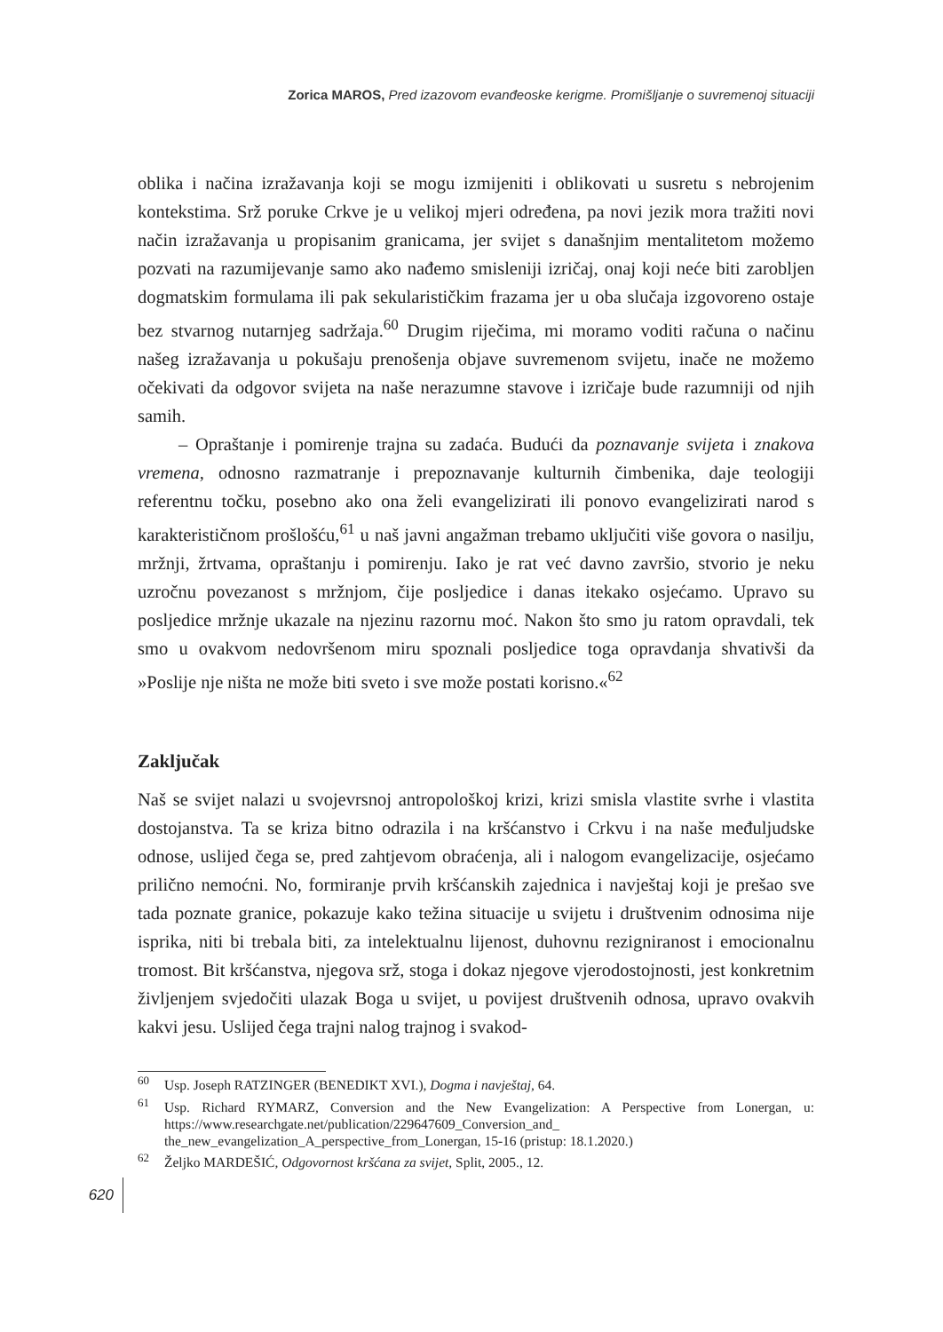Zorica MAROS, Pred izazovom evanđeoske kerigme. Promišljanje o suvremenoj situaciji
oblika i načina izražavanja koji se mogu izmijeniti i oblikovati u susretu s nebrojenim kontekstima. Srž poruke Crkve je u velikoj mjeri određena, pa novi jezik mora tražiti novi način izražavanja u propisanim granicama, jer svijet s današnjim mentalitetom možemo pozvati na razumijevanje samo ako nađemo smisleniji izričaj, onaj koji neće biti zarobljen dogmatskim formulama ili pak sekularističkim frazama jer u oba slučaja izgovoreno ostaje bez stvarnog nutarnjeg sadržaja.<sup>60</sup> Drugim riječima, mi moramo voditi računa o načinu našeg izražavanja u pokušaju prenošenja objave suvremenom svijetu, inače ne možemo očekivati da odgovor svijeta na naše nerazumne stavove i izričaje bude razumniji od njih samih.
– Opraštanje i pomirenje trajna su zadaća. Budući da poznavanje svijeta i znakova vremena, odnosno razmatranje i prepoznavanje kulturnih čimbenika, daje teologiji referentnu točku, posebno ako ona želi evangelizirati ili ponovo evangelizirati narod s karakterističnom prošlošću,<sup>61</sup> u naš javni angažman trebamo uključiti više govora o nasilju, mržnji, žrtvama, opraštanju i pomirenju. Iako je rat već davno završio, stvorio je neku uzročnu povezanost s mržnjom, čije posljedice i danas itekako osjećamo. Upravo su posljedice mržnje ukazale na njezinu razornu moć. Nakon što smo ju ratom opravdali, tek smo u ovakvom nedovršenom miru spoznali posljedice toga opravdanja shvativši da »Poslije nje ništa ne može biti sveto i sve može postati korisno.«<sup>62</sup>
Zaključak
Naš se svijet nalazi u svojevrsnoj antropološkoj krizi, krizi smisla vlastite svrhe i vlastita dostojanstva. Ta se kriza bitno odrazila i na kršćanstvo i Crkvu i na naše međuljudske odnose, uslijed čega se, pred zahtjevom obraćenja, ali i nalogom evangelizacije, osjećamo prilično nemoćni. No, formiranje prvih kršćanskih zajednica i navještaj koji je prešao sve tada poznate granice, pokazuje kako težina situacije u svijetu i društvenim odnosima nije isprika, niti bi trebala biti, za intelektualnu lijenost, duhovnu rezigniranost i emocionalnu tromost. Bit kršćanstva, njegova srž, stoga i dokaz njegove vjerodostojnosti, jest konkretnim življenjem svjedočiti ulazak Boga u svijet, u povijest društvenih odnosa, upravo ovakvih kakvi jesu. Uslijed čega trajni nalog trajnog i svakod-
<sup>60</sup> Usp. Joseph RATZINGER (BENEDIKT XVI.), Dogma i navještaj, 64.
<sup>61</sup> Usp. Richard RYMARZ, Conversion and the New Evangelization: A Perspective from Lonergan, u: https://www.researchgate.net/publication/229647609_Conversion_and_ the_new_evangelization_A_perspective_from_Lonergan, 15-16 (pristup: 18.1.2020.)
<sup>62</sup> Željko MARDEŠIĆ, Odgovornost kršćana za svijet, Split, 2005., 12.
620